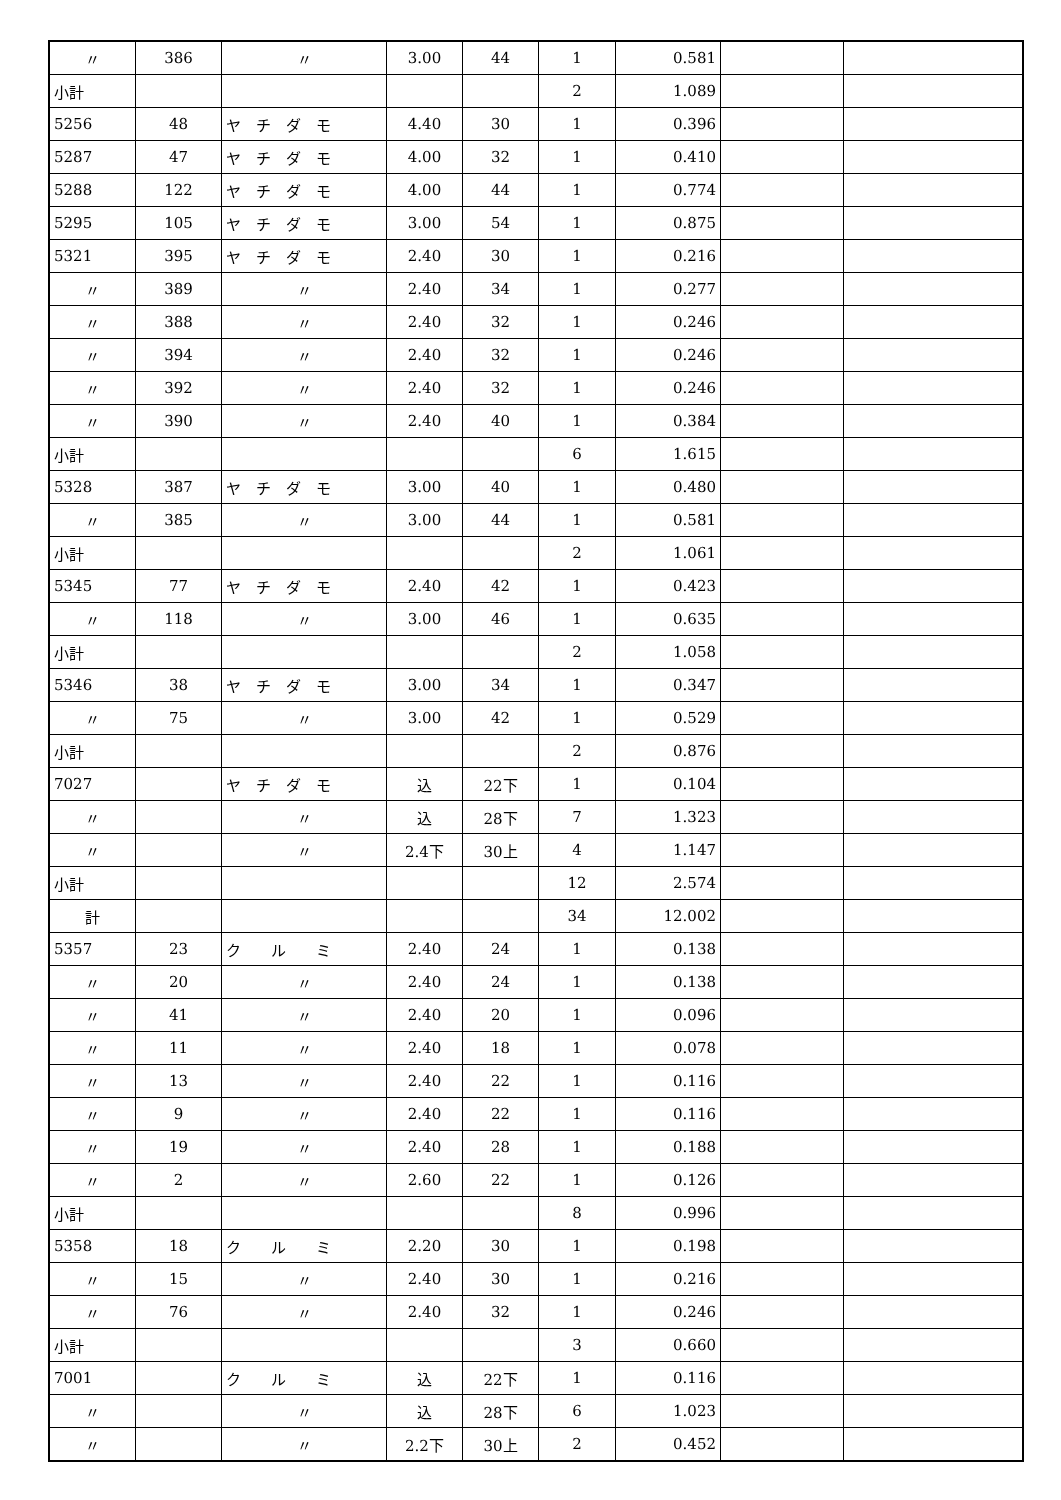| 〃 | 386 | 〃 | 3.00 | 44 | 1 | 0.581 | | |
| 小計 | | | | | 2 | 1.089 | | |
| 5256 | 48 | ヤ チ ダ モ | 4.40 | 30 | 1 | 0.396 | | |
| 5287 | 47 | ヤ チ ダ モ | 4.00 | 32 | 1 | 0.410 | | |
| 5288 | 122 | ヤ チ ダ モ | 4.00 | 44 | 1 | 0.774 | | |
| 5295 | 105 | ヤ チ ダ モ | 3.00 | 54 | 1 | 0.875 | | |
| 5321 | 395 | ヤ チ ダ モ | 2.40 | 30 | 1 | 0.216 | | |
| 〃 | 389 | 〃 | 2.40 | 34 | 1 | 0.277 | | |
| 〃 | 388 | 〃 | 2.40 | 32 | 1 | 0.246 | | |
| 〃 | 394 | 〃 | 2.40 | 32 | 1 | 0.246 | | |
| 〃 | 392 | 〃 | 2.40 | 32 | 1 | 0.246 | | |
| 〃 | 390 | 〃 | 2.40 | 40 | 1 | 0.384 | | |
| 小計 | | | | | 6 | 1.615 | | |
| 5328 | 387 | ヤ チ ダ モ | 3.00 | 40 | 1 | 0.480 | | |
| 〃 | 385 | 〃 | 3.00 | 44 | 1 | 0.581 | | |
| 小計 | | | | | 2 | 1.061 | | |
| 5345 | 77 | ヤ チ ダ モ | 2.40 | 42 | 1 | 0.423 | | |
| 〃 | 118 | 〃 | 3.00 | 46 | 1 | 0.635 | | |
| 小計 | | | | | 2 | 1.058 | | |
| 5346 | 38 | ヤ チ ダ モ | 3.00 | 34 | 1 | 0.347 | | |
| 〃 | 75 | 〃 | 3.00 | 42 | 1 | 0.529 | | |
| 小計 | | | | | 2 | 0.876 | | |
| 7027 | | ヤ チ ダ モ | 込 | 22下 | 1 | 0.104 | | |
| 〃 | | 〃 | 込 | 28下 | 7 | 1.323 | | |
| 〃 | | 〃 | 2.4下 | 30上 | 4 | 1.147 | | |
| 小計 | | | | | 12 | 2.574 | | |
| 計 | | | | | 34 | 12.002 | | |
| 5357 | 23 | ク ル ミ | 2.40 | 24 | 1 | 0.138 | | |
| 〃 | 20 | 〃 | 2.40 | 24 | 1 | 0.138 | | |
| 〃 | 41 | 〃 | 2.40 | 20 | 1 | 0.096 | | |
| 〃 | 11 | 〃 | 2.40 | 18 | 1 | 0.078 | | |
| 〃 | 13 | 〃 | 2.40 | 22 | 1 | 0.116 | | |
| 〃 | 9 | 〃 | 2.40 | 22 | 1 | 0.116 | | |
| 〃 | 19 | 〃 | 2.40 | 28 | 1 | 0.188 | | |
| 〃 | 2 | 〃 | 2.60 | 22 | 1 | 0.126 | | |
| 小計 | | | | | 8 | 0.996 | | |
| 5358 | 18 | ク ル ミ | 2.20 | 30 | 1 | 0.198 | | |
| 〃 | 15 | 〃 | 2.40 | 30 | 1 | 0.216 | | |
| 〃 | 76 | 〃 | 2.40 | 32 | 1 | 0.246 | | |
| 小計 | | | | | 3 | 0.660 | | |
| 7001 | | ク ル ミ | 込 | 22下 | 1 | 0.116 | | |
| 〃 | | 〃 | 込 | 28下 | 6 | 1.023 | | |
| 〃 | | 〃 | 2.2下 | 30上 | 2 | 0.452 | | |